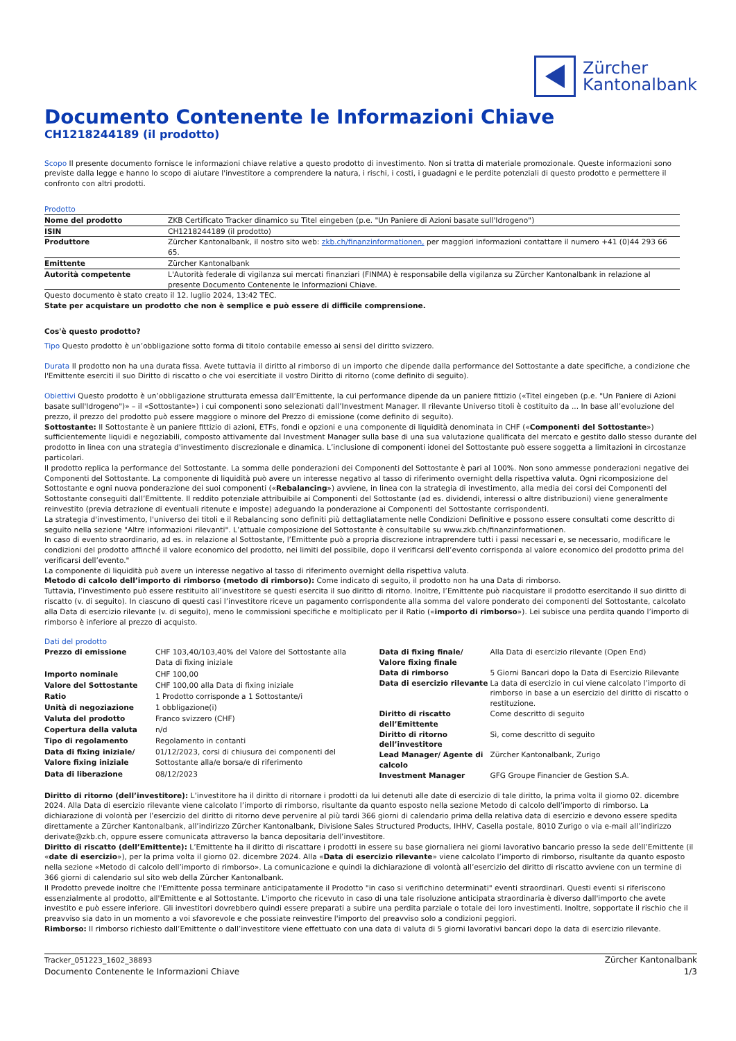Zürcher
Kantonalbank
Documento Contenente le Informazioni Chiave
CH1218244189 (il prodotto)
Scopo Il presente documento fornisce le informazioni chiave relative a questo prodotto di investimento. Non si tratta di materiale promozionale. Queste informazioni sono previste dalla legge e hanno lo scopo di aiutare l'investitore a comprendere la natura, i rischi, i costi, i guadagni e le perdite potenziali di questo prodotto e permettere il confronto con altri prodotti.
Prodotto
| Nome del prodotto | ZKB Certificato Tracker dinamico su Titel eingeben (p.e. "Un Paniere di Azioni basate sull'Idrogeno") |
| ISIN | CH1218244189 (il prodotto) |
| Produttore | Zürcher Kantonalbank, il nostro sito web: zkb.ch/finanzinformationen, per maggiori informazioni contattare il numero +41 (0)44 293 66 65. |
| Emittente | Zürcher Kantonalbank |
| Autorità competente | L'Autorità federale di vigilanza sui mercati finanziari (FINMA) è responsabile della vigilanza su Zürcher Kantonalbank in relazione al presente Documento Contenente le Informazioni Chiave. |
Questo documento è stato creato il 12. luglio 2024, 13:42 TEC.
State per acquistare un prodotto che non è semplice e può essere di difficile comprensione.
Cos'è questo prodotto?
Tipo Questo prodotto è un’obbligazione sotto forma di titolo contabile emesso ai sensi del diritto svizzero.
Durata Il prodotto non ha una durata fissa. Avete tuttavia il diritto al rimborso di un importo che dipende dalla performance del Sottostante a date specifiche, a condizione che l'Emittente eserciti il suo Diritto di riscatto o che voi esercitiate il vostro Diritto di ritorno (come definito di seguito).
Obiettivi Questo prodotto è un’obbligazione strutturata emessa dall’Emittente, la cui performance dipende da un paniere fittizio («Titel eingeben (p.e. "Un Paniere di Azioni basate sull'Idrogeno")» – il «Sottostante») i cui componenti sono selezionati dall’Investment Manager. Il rilevante Universo titoli è costituito da ... In base all’evoluzione del prezzo, il prezzo del prodotto può essere maggiore o minore del Prezzo di emissione (come definito di seguito).
Sottostante: Il Sottostante è un paniere fittizio di azioni, ETFs, fondi e opzioni e una componente di liquidità denominata in CHF («Componenti del Sottostante») sufficientemente liquidi e negoziabili, composto attivamente dal Investment Manager sulla base di una sua valutazione qualificata del mercato e gestito dallo stesso durante del prodotto in linea con una strategia d'investimento discrezionale e dinamica. L’inclusione di componenti idonei del Sottostante può essere soggetta a limitazioni in circostanze particolari.
Il prodotto replica la performance del Sottostante. La somma delle ponderazioni dei Componenti del Sottostante è pari al 100%. Non sono ammesse ponderazioni negative dei Componenti del Sottostante. La componente di liquidità può avere un interesse negativo al tasso di riferimento overnight della rispettiva valuta. Ogni ricomposizione del Sottostante e ogni nuova ponderazione dei suoi componenti («Rebalancing») avviene, in linea con la strategia di investimento, alla media dei corsi dei Componenti del Sottostante conseguiti dall’Emittente. Il reddito potenziale attribuibile ai Componenti del Sottostante (ad es. dividendi, interessi o altre distribuzioni) viene generalmente reinvestito (previa detrazione di eventuali ritenute e imposte) adeguando la ponderazione ai Componenti del Sottostante corrispondenti.
La strategia d'investimento, l'universo dei titoli e il Rebalancing sono definiti più dettagliatamente nelle Condizioni Definitive e possono essere consultati come descritto di seguito nella sezione "Altre informazioni rilevanti". L’attuale composizione del Sottostante è consultabile su www.zkb.ch/finanzinformationen.
In caso di evento straordinario, ad es. in relazione al Sottostante, l’Emittente può a propria discrezione intraprendere tutti i passi necessari e, se necessario, modificare le condizioni del prodotto affinché il valore economico del prodotto, nei limiti del possibile, dopo il verificarsi dell’evento corrisponda al valore economico del prodotto prima del verificarsi dell’evento."
La componente di liquidità può avere un interesse negativo al tasso di riferimento overnight della rispettiva valuta.
Metodo di calcolo dell’importo di rimborso (metodo di rimborso): Come indicato di seguito, il prodotto non ha una Data di rimborso.
Tuttavia, l’investimento può essere restituito all’investitore se questi esercita il suo diritto di ritorno. Inoltre, l’Emittente può riacquistare il prodotto esercitando il suo diritto di riscatto (v. di seguito). In ciascuno di questi casi l’investitore riceve un pagamento corrispondente alla somma del valore ponderato dei componenti del Sottostante, calcolato alla Data di esercizio rilevante (v. di seguito), meno le commissioni specifiche e moltiplicato per il Ratio («importo di rimborso»). Lei subisce una perdita quando l’importo di rimborso è inferiore al prezzo di acquisto.
Dati del prodotto
| Prezzo di emissione | CHF 103,40/103,40% del Valore del Sottostante alla Data di fixing iniziale |
| Importo nominale | CHF 100,00 |
| Valore del Sottostante | CHF 100,00 alla Data di fixing iniziale |
| Ratio | 1 Prodotto corrisponde a 1 Sottostante/i |
| Unità di negoziazione | 1 obbligazione(i) |
| Valuta del prodotto | Franco svizzero (CHF) |
| Copertura della valuta | n/d |
| Tipo di regolamento | Regolamento in contanti |
| Data di fixing iniziale/ Valore fixing iniziale | 01/12/2023, corsi di chiusura dei componenti del Sottostante alla/e borsa/e di riferimento |
| Data di liberazione | 08/12/2023 |
| Data di fixing finale/ Valore fixing finale | Alla Data di esercizio rilevante (Open End) |
| Data di rimborso | 5 Giorni Bancari dopo la Data di Esercizio Rilevante |
| Data di esercizio rilevante | La data di esercizio in cui viene calcolato l’importo di rimborso in base a un esercizio del diritto di riscatto o restituzione. |
| Diritto di riscatto dell’Emittente | Come descritto di seguito |
| Diritto di ritorno dell’investitore | Sì, come descritto di seguito |
| Lead Manager/ Agente di calcolo | Zürcher Kantonalbank, Zurigo |
| Investment Manager | GFG Groupe Financier de Gestion S.A. |
Diritto di ritorno (dell’investitore): L’investitore ha il diritto di ritornare i prodotti da lui detenuti alle date di esercizio di tale diritto, la prima volta il giorno 02. dicembre 2024. Alla Data di esercizio rilevante viene calcolato l’importo di rimborso, risultante da quanto esposto nella sezione Metodo di calcolo dell’importo di rimborso. La dichiarazione di volontà per l’esercizio del diritto di ritorno deve pervenire al più tardi 366 giorni di calendario prima della relativa data di esercizio e devono essere spedita direttamente a Zürcher Kantonalbank, all’indirizzo Zürcher Kantonalbank, Divisione Sales Structured Products, IHHV, Casella postale, 8010 Zurigo o via e-mail all’indirizzo derivate@zkb.ch, oppure essere comunicata attraverso la banca depositaria dell’investitore.
Diritto di riscatto (dell’Emittente): L’Emittente ha il diritto di riscattare i prodotti in essere su base giornaliera nei giorni lavorativo bancario presso la sede dell’Emittente (il «date di esercizio»), per la prima volta il giorno 02. dicembre 2024. Alla «Data di esercizio rilevante» viene calcolato l’importo di rimborso, risultante da quanto esposto nella sezione «Metodo di calcolo dell’importo di rimborso». La comunicazione e quindi la dichiarazione di volontà all’esercizio del diritto di riscatto avviene con un termine di 366 giorni di calendario sul sito web della Zürcher Kantonalbank.
Il Prodotto prevede inoltre che l'Emittente possa terminare anticipatamente il Prodotto "in caso si verifichino determinati" eventi straordinari. Questi eventi si riferiscono essenzialmente al prodotto, all'Emittente e al Sottostante. L'importo che ricevuto in caso di una tale risoluzione anticipata straordinaria è diverso dall'importo che avete investito e può essere inferiore. Gli investitori dovrebbero quindi essere preparati a subire una perdita parziale o totale dei loro investimenti. Inoltre, sopportate il rischio che il preavviso sia dato in un momento a voi sfavorevole e che possiate reinvestire l'importo del preavviso solo a condizioni peggiori.
Rimborso: Il rimborso richiesto dall’Emittente o dall’investitore viene effettuato con una data di valuta di 5 giorni lavorativi bancari dopo la data di esercizio rilevante.
Tracker_051223_1602_38893
Documento Contenente le Informazioni Chiave
Zürcher Kantonalbank
1/3